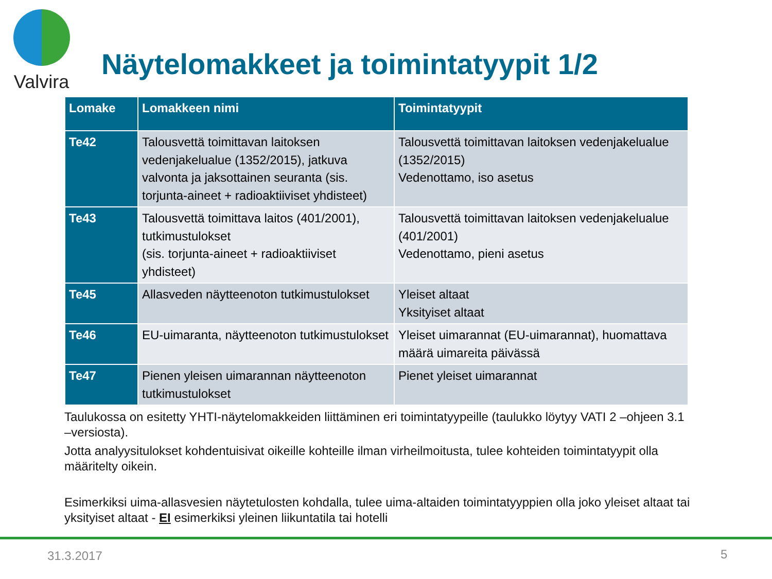Valvira
Näytelomakkeet ja toimintatyypit 1/2
| Lomake | Lomakkeen nimi | Toimintatyypit |
| --- | --- | --- |
| Te42 | Talousvettä toimittavan laitoksen vedenjakelualue (1352/2015), jatkuva valvonta ja jaksottainen seuranta (sis. torjunta-aineet + radioaktiiviset yhdisteet) | Talousvettä toimittavan laitoksen vedenjakelualue (1352/2015) Vedenottamo, iso asetus |
| Te43 | Talousvettä toimittava laitos (401/2001), tutkimustulokset (sis. torjunta-aineet + radioaktiiviset yhdisteet) | Talousvettä toimittavan laitoksen vedenjakelualue (401/2001) Vedenottamo, pieni asetus |
| Te45 | Allasveden näytteenoton tutkimustulokset | Yleiset altaat Yksityiset altaat |
| Te46 | EU-uimaranta, näytteenoton tutkimustulokset | Yleiset uimarannat (EU-uimarannat), huomattava määrä uimareita päivässä |
| Te47 | Pienen yleisen uimarannan näytteenoton tutkimustulokset | Pienet yleiset uimarannat |
Taulukossa on esitetty YHTI-näytelomakkeiden liittäminen eri toimintatyypeille (taulukko löytyy VATI 2 –ohjeen 3.1 –versiosta).
Jotta analyysitulokset kohdentuisivat oikeille kohteille ilman virheilmoitusta, tulee kohteiden toimintatyypit olla määritelty oikein.
Esimerkiksi uima-allasvesien näytetulosten kohdalla, tulee uima-altaiden toimintatyyppien olla joko yleiset altaat tai yksityiset altaat - EI esimerkiksi yleinen liikuntatila tai hotelli
31.3.2017 5